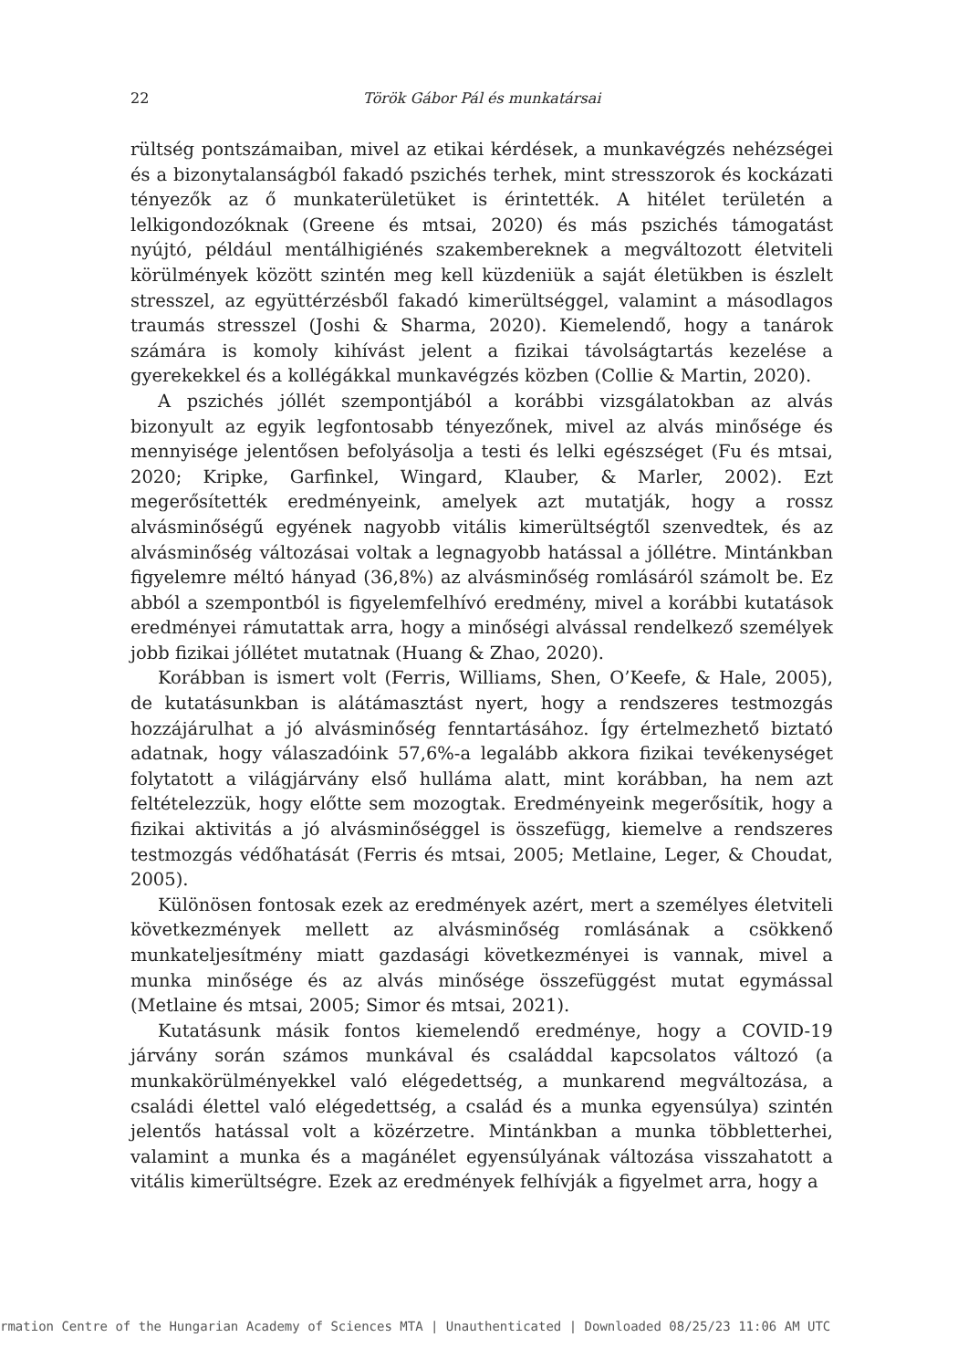22
Török Gábor Pál és munkatársai
rültség pontszámaiban, mivel az etikai kérdések, a munkavégzés nehézségei és a bizonytalanságból fakadó pszichés terhek, mint stresszorok és kockázati tényezők az ő munkaterületüket is érintették. A hitélet területén a lelkigondozóknak (Greene és mtsai, 2020) és más pszichés támogatást nyújtó, például mentálhigiénés szakembereknek a megváltozott életviteli körülmények között szintén meg kell küzdeniük a saját életükben is észlelt stresszel, az együttérzésből fakadó kimerültséggel, valamint a másodlagos traumás stresszel (Joshi & Sharma, 2020). Kiemelendő, hogy a tanárok számára is komoly kihívást jelent a fizikai távolságtartás kezelése a gyerekekkel és a kollégákkal munkavégzés közben (Collie & Martin, 2020).
A pszichés jóllét szempontjából a korábbi vizsgálatokban az alvás bizonyult az egyik legfontosabb tényezőnek, mivel az alvás minősége és mennyisége jelentősen befolyásolja a testi és lelki egészséget (Fu és mtsai, 2020; Kripke, Garfinkel, Wingard, Klauber, & Marler, 2002). Ezt megerősítették eredményeink, amelyek azt mutatják, hogy a rossz alvásminőségű egyének nagyobb vitális kimerültségtől szenvedtek, és az alvásminőség változásai voltak a legnagyobb hatással a jóllétre. Mintánkban figyelemre méltó hányad (36,8%) az alvásminőség romlásáról számolt be. Ez abból a szempontból is figyelemfelhívó eredmény, mivel a korábbi kutatások eredményei rámutattak arra, hogy a minőségi alvással rendelkező személyek jobb fizikai jóllétet mutatnak (Huang & Zhao, 2020).
Korábban is ismert volt (Ferris, Williams, Shen, O’Keefe, & Hale, 2005), de kutatásunkban is alátámasztást nyert, hogy a rendszeres testmozgás hozzájárulhat a jó alvásminőség fenntartásához. Így értelmezhető biztató adatnak, hogy válaszadóink 57,6%-a legalább akkora fizikai tevékenységet folytatott a világjárvány első hulláma alatt, mint korábban, ha nem azt feltételezzük, hogy előtte sem mozogtak. Eredményeink megerősítik, hogy a fizikai aktivitás a jó alvásminőséggel is összefügg, kiemelve a rendszeres testmozgás védőhatását (Ferris és mtsai, 2005; Metlaine, Leger, & Choudat, 2005).
Különösen fontosak ezek az eredmények azért, mert a személyes életviteli következmények mellett az alvásminőség romlásának a csökkenő munkateljesítmény miatt gazdasági következményei is vannak, mivel a munka minősége és az alvás minősége összefüggést mutat egymással (Metlaine és mtsai, 2005; Simor és mtsai, 2021).
Kutatásunk másik fontos kiemelendő eredménye, hogy a COVID-19 járvány során számos munkával és családdal kapcsolatos változó (a munkakörülményekkel való elégedettség, a munkarend megváltozása, a családi élettel való elégedettség, a család és a munka egyensúlya) szintén jelentős hatással volt a közérzetre. Mintánkban a munka többletterhei, valamint a munka és a magánélet egyensúlyának változása visszahatott a vitális kimerültségre. Ezek az eredmények felhívják a figyelmet arra, hogy a
rmation Centre of the Hungarian Academy of Sciences MTA | Unauthenticated | Downloaded 08/25/23 11:06 AM UTC